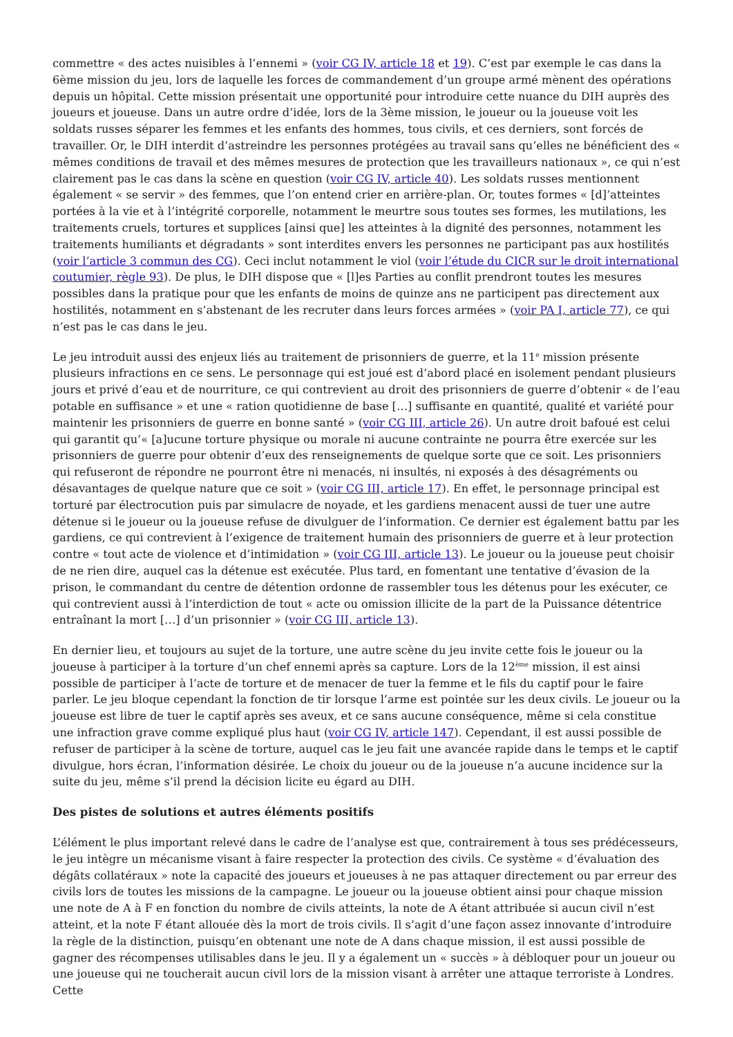commettre « des actes nuisibles à l’ennemi » (voir CG IV, article 18 et 19). C’est par exemple le cas dans la 6ème mission du jeu, lors de laquelle les forces de commandement d’un groupe armé mènent des opérations depuis un hôpital. Cette mission présentait une opportunité pour introduire cette nuance du DIH auprès des joueurs et joueuse. Dans un autre ordre d’idée, lors de la 3ème mission, le joueur ou la joueuse voit les soldats russes séparer les femmes et les enfants des hommes, tous civils, et ces derniers, sont forcés de travailler. Or, le DIH interdit d’astreindre les personnes protégées au travail sans qu’elles ne bénéficient des « mêmes conditions de travail et des mêmes mesures de protection que les travailleurs nationaux », ce qui n’est clairement pas le cas dans la scène en question (voir CG IV, article 40). Les soldats russes mentionnent également « se servir » des femmes, que l’on entend crier en arrière-plan. Or, toutes formes « [d]’atteintes portées à la vie et à l’intégrité corporelle, notamment le meurtre sous toutes ses formes, les mutilations, les traitements cruels, tortures et supplices [ainsi que] les atteintes à la dignité des personnes, notamment les traitements humiliants et dégradants » sont interdites envers les personnes ne participant pas aux hostilités (voir l’article 3 commun des CG). Ceci inclut notamment le viol (voir l’étude du CICR sur le droit international coutumier, règle 93). De plus, le DIH dispose que « [l]es Parties au conflit prendront toutes les mesures possibles dans la pratique pour que les enfants de moins de quinze ans ne participent pas directement aux hostilités, notamment en s’abstenant de les recruter dans leurs forces armées » (voir PA I, article 77), ce qui n’est pas le cas dans le jeu.
Le jeu introduit aussi des enjeux liés au traitement de prisonniers de guerre, et la 11<sup>e</sup> mission présente plusieurs infractions en ce sens. Le personnage qui est joué est d’abord placé en isolement pendant plusieurs jours et privé d’eau et de nourriture, ce qui contrevient au droit des prisonniers de guerre d’obtenir « de l’eau potable en suffisance » et une « ration quotidienne de base […] suffisante en quantité, qualité et variété pour maintenir les prisonniers de guerre en bonne santé » (voir CG III, article 26). Un autre droit bafoué est celui qui garantit qu’« [a]ucune torture physique ou morale ni aucune contrainte ne pourra être exercée sur les prisonniers de guerre pour obtenir d’eux des renseignements de quelque sorte que ce soit. Les prisonniers qui refuseront de répondre ne pourront être ni menacés, ni insultés, ni exposés à des désagréments ou désavantages de quelque nature que ce soit » (voir CG III, article 17). En effet, le personnage principal est torturé par électrocution puis par simulacre de noyade, et les gardiens menacent aussi de tuer une autre détenue si le joueur ou la joueuse refuse de divulguer de l’information. Ce dernier est également battu par les gardiens, ce qui contrevient à l’exigence de traitement humain des prisonniers de guerre et à leur protection contre « tout acte de violence et d’intimidation » (voir CG III, article 13). Le joueur ou la joueuse peut choisir de ne rien dire, auquel cas la détenue est exécutée. Plus tard, en fomentant une tentative d’évasion de la prison, le commandant du centre de détention ordonne de rassembler tous les détenus pour les exécuter, ce qui contrevient aussi à l’interdiction de tout « acte ou omission illicite de la part de la Puissance détentrice entraînant la mort […] d’un prisonnier » (voir CG III, article 13).
En dernier lieu, et toujours au sujet de la torture, une autre scène du jeu invite cette fois le joueur ou la joueuse à participer à la torture d’un chef ennemi après sa capture. Lors de la 12<sup>ème</sup> mission, il est ainsi possible de participer à l’acte de torture et de menacer de tuer la femme et le fils du captif pour le faire parler. Le jeu bloque cependant la fonction de tir lorsque l’arme est pointée sur les deux civils. Le joueur ou la joueuse est libre de tuer le captif après ses aveux, et ce sans aucune conséquence, même si cela constitue une infraction grave comme expliqué plus haut (voir CG IV, article 147). Cependant, il est aussi possible de refuser de participer à la scène de torture, auquel cas le jeu fait une avancée rapide dans le temps et le captif divulgue, hors écran, l’information désirée. Le choix du joueur ou de la joueuse n’a aucune incidence sur la suite du jeu, même s’il prend la décision licite eu égard au DIH.
Des pistes de solutions et autres éléments positifs
L’élément le plus important relevé dans le cadre de l’analyse est que, contrairement à tous ses prédécesseurs, le jeu intègre un mécanisme visant à faire respecter la protection des civils. Ce système « d’évaluation des dégâts collatéraux » note la capacité des joueurs et joueuses à ne pas attaquer directement ou par erreur des civils lors de toutes les missions de la campagne. Le joueur ou la joueuse obtient ainsi pour chaque mission une note de A à F en fonction du nombre de civils atteints, la note de A étant attribuée si aucun civil n’est atteint, et la note F étant allouée dès la mort de trois civils. Il s’agit d’une façon assez innovante d’introduire la règle de la distinction, puisqu’en obtenant une note de A dans chaque mission, il est aussi possible de gagner des récompenses utilisables dans le jeu. Il y a également un « succès » à débloquer pour un joueur ou une joueuse qui ne toucherait aucun civil lors de la mission visant à arrêter une attaque terroriste à Londres. Cette